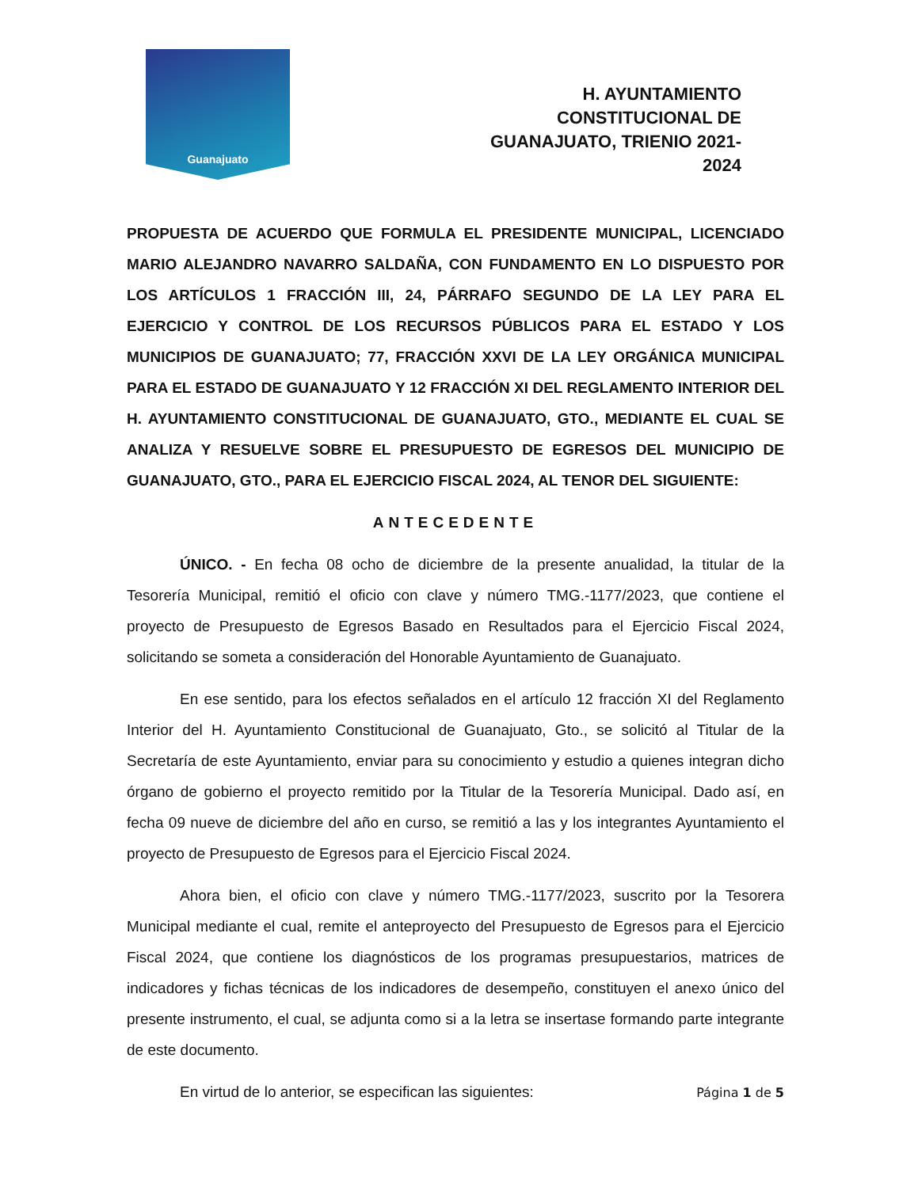Guanajuato
H. AYUNTAMIENTO CONSTITUCIONAL DE GUANAJUATO, TRIENIO 2021-2024
PROPUESTA DE ACUERDO QUE FORMULA EL PRESIDENTE MUNICIPAL, LICENCIADO MARIO ALEJANDRO NAVARRO SALDAÑA, CON FUNDAMENTO EN LO DISPUESTO POR LOS ARTÍCULOS 1 FRACCIÓN III, 24, PÁRRAFO SEGUNDO DE LA LEY PARA EL EJERCICIO Y CONTROL DE LOS RECURSOS PÚBLICOS PARA EL ESTADO Y LOS MUNICIPIOS DE GUANAJUATO; 77, FRACCIÓN XXVI DE LA LEY ORGÁNICA MUNICIPAL PARA EL ESTADO DE GUANAJUATO Y 12 FRACCIÓN XI DEL REGLAMENTO INTERIOR DEL H. AYUNTAMIENTO CONSTITUCIONAL DE GUANAJUATO, GTO., MEDIANTE EL CUAL SE ANALIZA Y RESUELVE SOBRE EL PRESUPUESTO DE EGRESOS DEL MUNICIPIO DE GUANAJUATO, GTO., PARA EL EJERCICIO FISCAL 2024, AL TENOR DEL SIGUIENTE:
ANTECEDENTE
ÚNICO. - En fecha 08 ocho de diciembre de la presente anualidad, la titular de la Tesorería Municipal, remitió el oficio con clave y número TMG.-1177/2023, que contiene el proyecto de Presupuesto de Egresos Basado en Resultados para el Ejercicio Fiscal 2024, solicitando se someta a consideración del Honorable Ayuntamiento de Guanajuato.
En ese sentido, para los efectos señalados en el artículo 12 fracción XI del Reglamento Interior del H. Ayuntamiento Constitucional de Guanajuato, Gto., se solicitó al Titular de la Secretaría de este Ayuntamiento, enviar para su conocimiento y estudio a quienes integran dicho órgano de gobierno el proyecto remitido por la Titular de la Tesorería Municipal. Dado así, en fecha 09 nueve de diciembre del año en curso, se remitió a las y los integrantes Ayuntamiento el proyecto de Presupuesto de Egresos para el Ejercicio Fiscal 2024.
Ahora bien, el oficio con clave y número TMG.-1177/2023, suscrito por la Tesorera Municipal mediante el cual, remite el anteproyecto del Presupuesto de Egresos para el Ejercicio Fiscal 2024, que contiene los diagnósticos de los programas presupuestarios, matrices de indicadores y fichas técnicas de los indicadores de desempeño, constituyen el anexo único del presente instrumento, el cual, se adjunta como si a la letra se insertase formando parte integrante de este documento.
En virtud de lo anterior, se especifican las siguientes:
Página 1 de 5